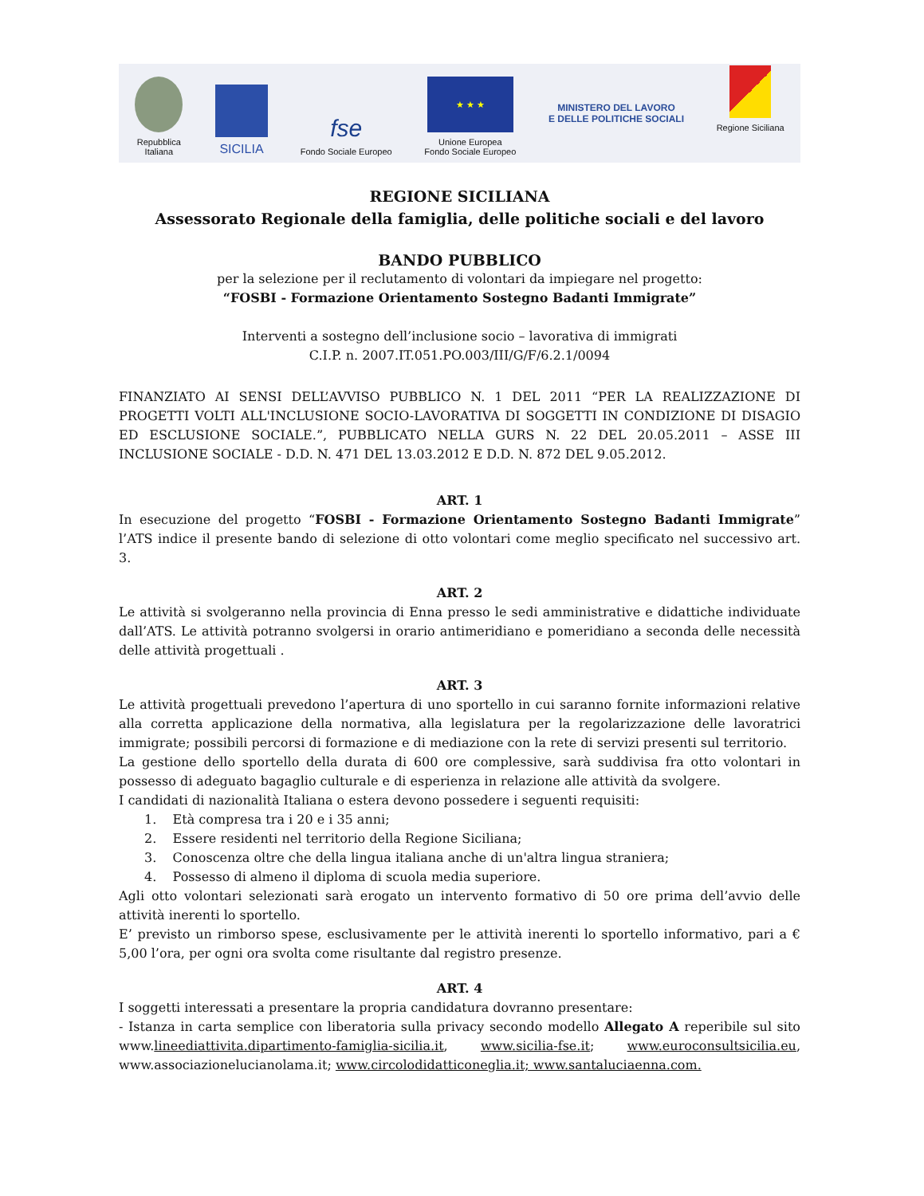Repubblica
Italiana
SICILIA
fse
Fondo Sociale Europeo
★ ★ ★
Unione Europea
Fondo Sociale Europeo
MINISTERO DEL LAVORO
E DELLE POLITICHE SOCIALI
Regione Siciliana
REGIONE SICILIANA
Assessorato Regionale della famiglia, delle politiche sociali e del lavoro
BANDO PUBBLICO
per la selezione per il reclutamento di volontari da impiegare nel progetto:
“FOSBI - Formazione Orientamento Sostegno Badanti Immigrate”
Interventi a sostegno dell’inclusione socio – lavorativa di immigrati
C.I.P. n. 2007.IT.051.PO.003/III/G/F/6.2.1/0094
FINANZIATO AI SENSI DELL’AVVISO PUBBLICO N. 1 DEL 2011 “PER LA REALIZZAZIONE DI PROGETTI VOLTI ALL'INCLUSIONE SOCIO-LAVORATIVA DI SOGGETTI IN CONDIZIONE DI DISAGIO ED ESCLUSIONE SOCIALE.”, PUBBLICATO NELLA GURS N. 22 DEL 20.05.2011 – ASSE III INCLUSIONE SOCIALE - D.D. N. 471 DEL 13.03.2012 E D.D. N. 872 DEL 9.05.2012.
ART. 1
In esecuzione del progetto “FOSBI - Formazione Orientamento Sostegno Badanti Immigrate” l’ATS indice il presente bando di selezione di otto volontari come meglio specificato nel successivo art. 3.
ART. 2
Le attività si svolgeranno nella provincia di Enna presso le sedi amministrative e didattiche individuate dall’ATS. Le attività potranno svolgersi in orario antimeridiano e pomeridiano a seconda delle necessità delle attività progettuali .
ART. 3
Le attività progettuali prevedono l’apertura di uno sportello in cui saranno fornite informazioni relative alla corretta applicazione della normativa, alla legislatura per la regolarizzazione delle lavoratrici immigrate; possibili percorsi di formazione e di mediazione con la rete di servizi presenti sul territorio.
La gestione dello sportello della durata di 600 ore complessive, sarà suddivisa fra otto volontari in possesso di adeguato bagaglio culturale e di esperienza in relazione alle attività da svolgere.
I candidati di nazionalità Italiana o estera devono possedere i seguenti requisiti:
1. Età compresa tra i 20 e i 35 anni;
2. Essere residenti nel territorio della Regione Siciliana;
3. Conoscenza oltre che della lingua italiana anche di un'altra lingua straniera;
4. Possesso di almeno il diploma di scuola media superiore.
Agli otto volontari selezionati sarà erogato un intervento formativo di 50 ore prima dell’avvio delle attività inerenti lo sportello.
E’ previsto un rimborso spese, esclusivamente per le attività inerenti lo sportello informativo, pari a € 5,00 l’ora, per ogni ora svolta come risultante dal registro presenze.
ART. 4
I soggetti interessati a presentare la propria candidatura dovranno presentare:
- Istanza in carta semplice con liberatoria sulla privacy secondo modello Allegato A reperibile sul sito www.lineediattivita.dipartimento-famiglia-sicilia.it, www.sicilia-fse.it; www.euroconsultsicilia.eu, www.associazionelucianolama.it; www.circolodidatticoneglia.it; www.santaluciaenna.com.